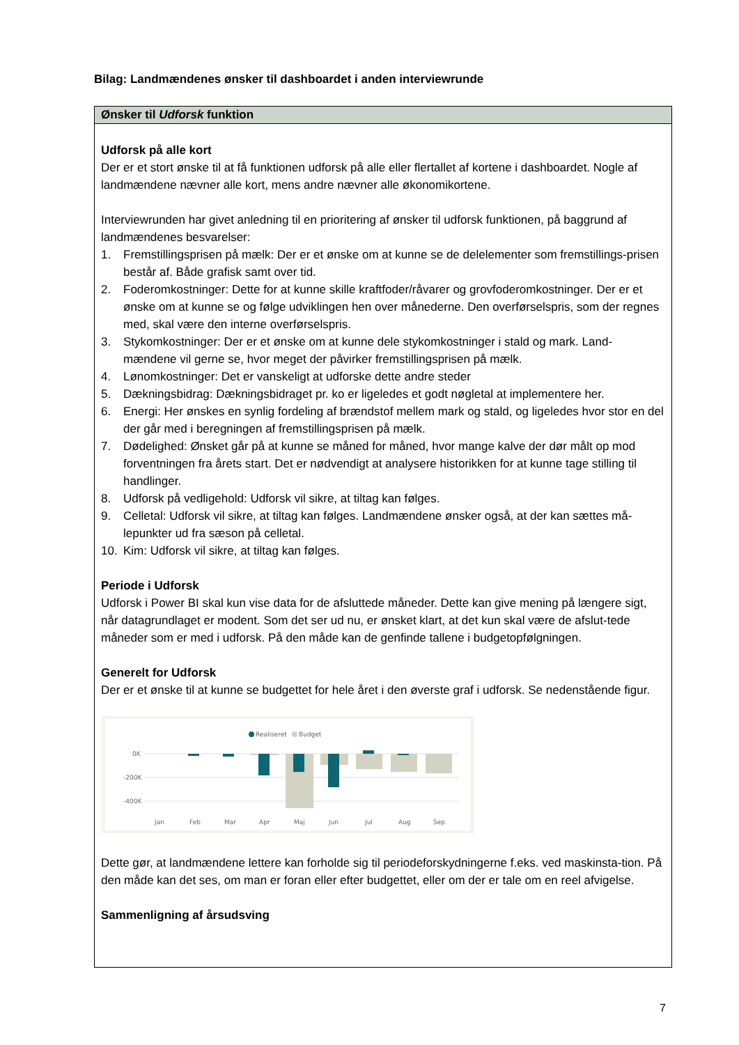Bilag: Landmændenes ønsker til dashboardet i anden interviewrunde
| Ønsker til Udforsk funktion |
| --- |
| Udforsk på alle kort Der er et stort ønske til at få funktionen udforsk på alle eller flertallet af kortene i dashboardet. Nogle af landmændene nævner alle kort, mens andre nævner alle økonomikortene. Interviewrunden har givet anledning til en prioritering af ønsker til udforsk funktionen, på baggrund af landmændenes besvarelser: 1. Fremstillingsprisen på mælk: Der er et ønske om at kunne se de delelementer som fremstillings-prisen består af. Både grafisk samt over tid. 2. Foderomkostninger: Dette for at kunne skille kraftfoder/råvarer og grovfoderomkostninger. Der er et ønske om at kunne se og følge udviklingen hen over månederne. Den overførselspris, som der regnes med, skal være den interne overførselspris. 3. Stykomkostninger: Der er et ønske om at kunne dele stykomkostninger i stald og mark. Land-mændene vil gerne se, hvor meget der påvirker fremstillingsprisen på mælk. 4. Lønomkostninger: Det er vanskeligt at udforske dette andre steder 5. Dækningsbidrag: Dækningsbidraget pr. ko er ligeledes et godt nøgletal at implementere her. 6. Energi: Her ønskes en synlig fordeling af brændstof mellem mark og stald, og ligeledes hvor stor en del der går med i beregningen af fremstillingsprisen på mælk. 7. Dødelighed: Ønsket går på at kunne se måned for måned, hvor mange kalve der dør målt op mod forventningen fra årets start. Det er nødvendigt at analysere historikken for at kunne tage stilling til handlinger. 8. Udforsk på vedligehold: Udforsk vil sikre, at tiltag kan følges. 9. Celletal: Udforsk vil sikre, at tiltag kan følges. Landmændene ønsker også, at der kan sættes må-lepunkter ud fra sæson på celletal. 10. Kim: Udforsk vil sikre, at tiltag kan følges. Periode i Udforsk Udforsk i Power BI skal kun vise data for de afsluttede måneder. Dette kan give mening på længere sigt, når datagrundlaget er modent. Som det ser ud nu, er ønsket klart, at det kun skal være de afslut-tede måneder som er med i udforsk. På den måde kan de genfinde tallene i budgetopfølgningen. Generelt for Udforsk Der er et ønske til at kunne se budgettet for hele året i den øverste graf i udforsk. Se nedenstående figur. Realiseret Budget 0K -200K -400K Jan Feb Mar Apr Maj Jun Jul Aug Sep Dette gør, at landmændene lettere kan forholde sig til periodeforskydningerne f.eks. ved maskinsta-tion. På den måde kan det ses, om man er foran eller efter budgettet, eller om der er tale om en reel afvigelse. Sammenligning af årsudsving |
7